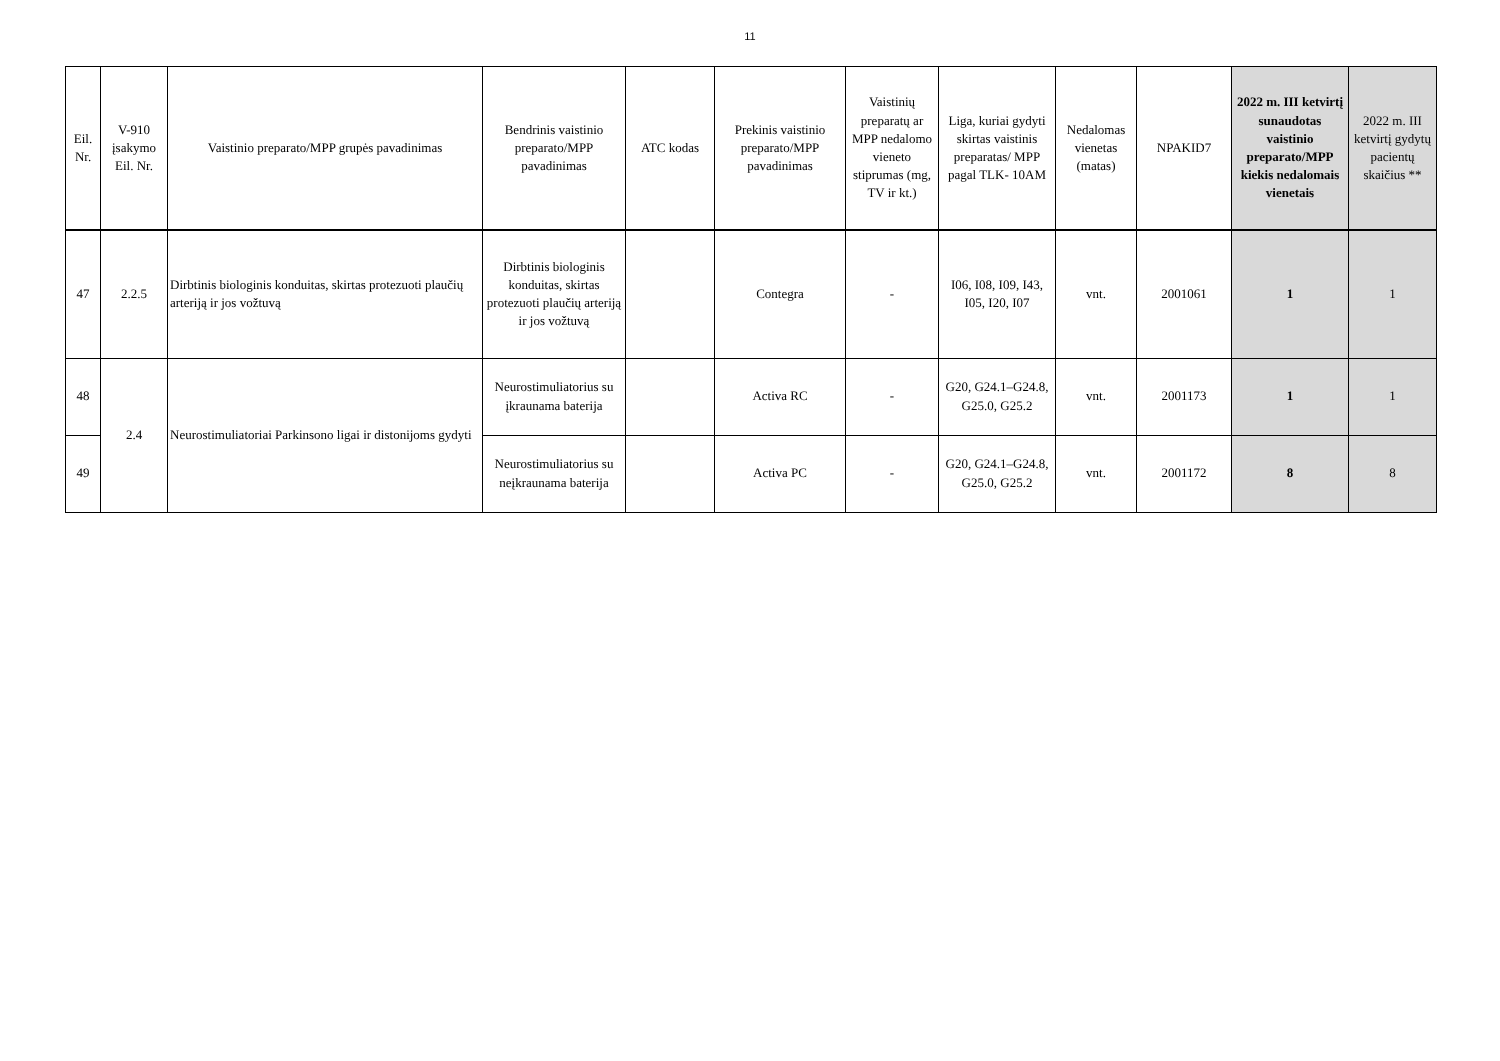11
| Eil. Nr. | V-910 įsakymo Eil. Nr. | Vaistinio preparato/MPP grupės pavadinimas | Bendrinis vaistinio preparato/MPP pavadinimas | ATC kodas | Prekinis vaistinio preparato/MPP pavadinimas | Vaistinių preparatų ar MPP nedalomo vieneto stiprumas (mg, TV ir kt.) | Liga, kuriai gydyti skirtas vaistinis preparatas/ MPP pagal TLK- 10AM | Nedalomas vienetas (matas) | NPAKID7 | 2022 m. III ketvirtį sunaudotas vaistinio preparato/MPP kiekis nedalomais vienetais | 2022 m. III ketvirtį gydytų pacientų skaičius ** |
| --- | --- | --- | --- | --- | --- | --- | --- | --- | --- | --- | --- |
| 47 | 2.2.5 | Dirbtinis biologinis konduitas, skirtas protezuoti plaučių arteriją ir jos vožtuvą | Dirbtinis biologinis konduitas, skirtas protezuoti plaučių arteriją ir jos vožtuvą | | Contegra | - | I06, I08, I09, I43, I05, I20, I07 | vnt. | 2001061 | 1 | 1 |
| 48 | 2.4 | Neurostimuliatoriai Parkinsono ligai ir distonijoms gydyti | Neurostimuliatorius su įkraunama baterija | | Activa RC | - | G20, G24.1–G24.8, G25.0, G25.2 | vnt. | 2001173 | 1 | 1 |
| 49 | | | Neurostimuliatorius su neįkraunama baterija | | Activa PC | - | G20, G24.1–G24.8, G25.0, G25.2 | vnt. | 2001172 | 8 | 8 |